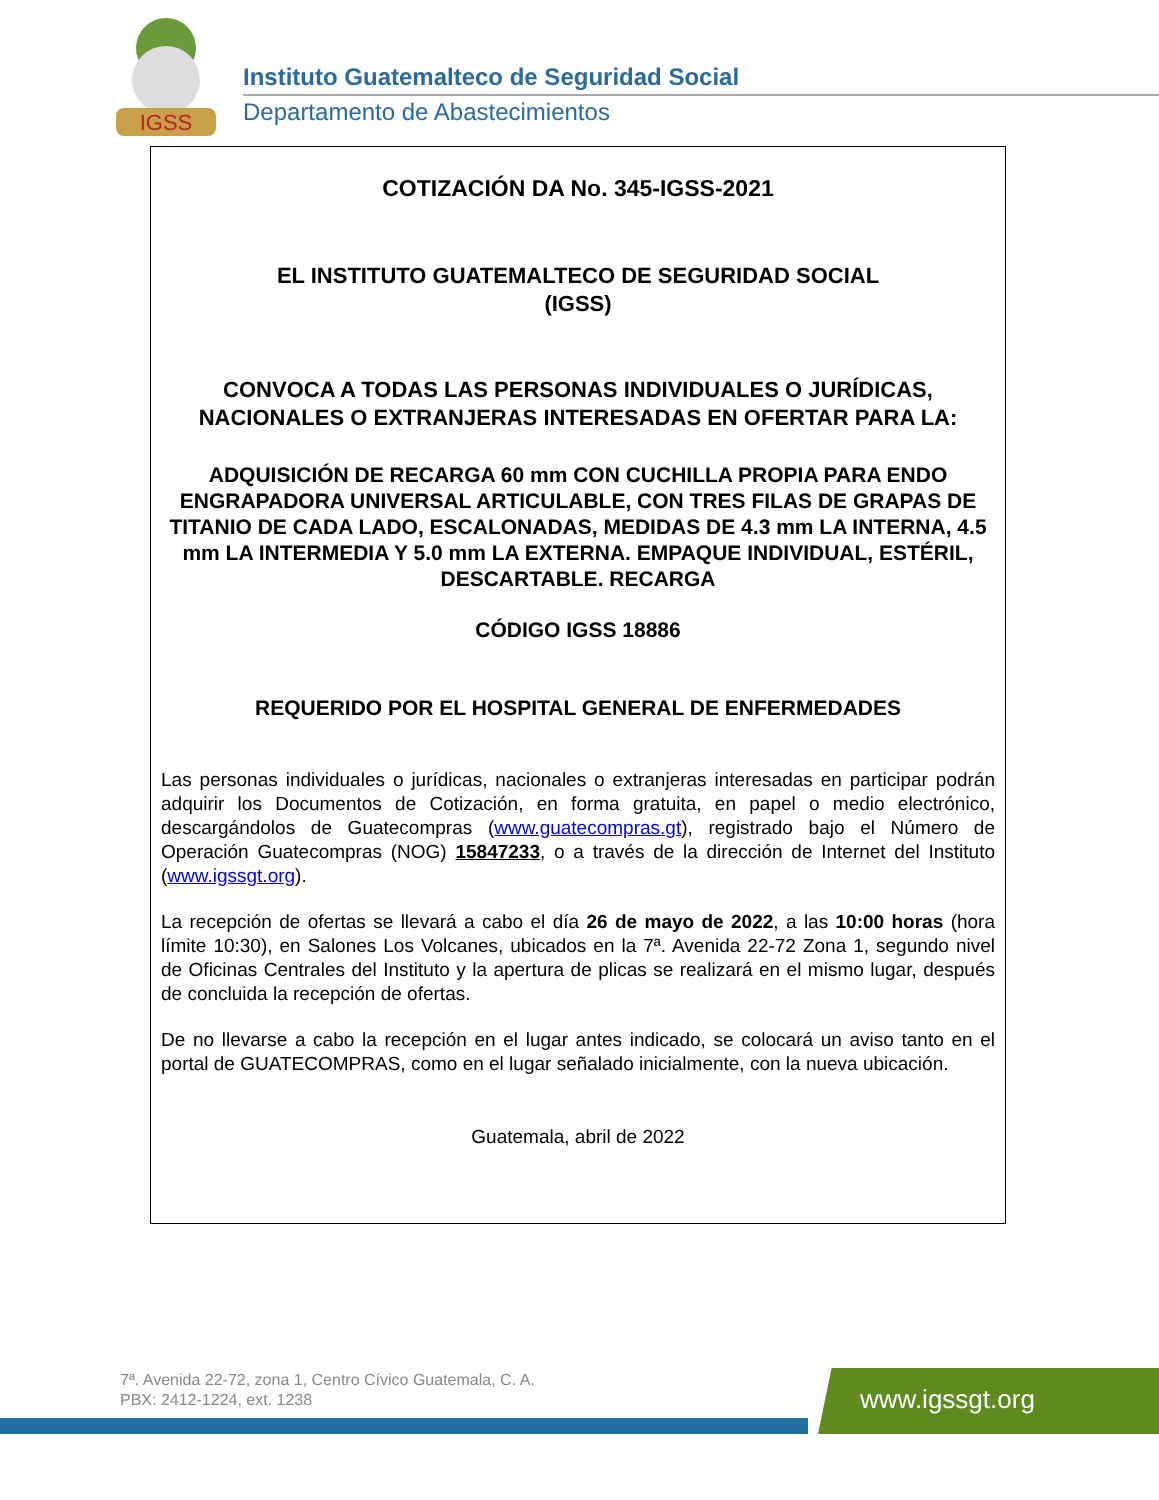IGSS
Instituto Guatemalteco de Seguridad Social
Departamento de Abastecimientos
COTIZACIÓN DA No. 345-IGSS-2021
EL INSTITUTO GUATEMALTECO DE SEGURIDAD SOCIAL
(IGSS)
CONVOCA A TODAS LAS PERSONAS INDIVIDUALES O JURÍDICAS, NACIONALES O EXTRANJERAS INTERESADAS EN OFERTAR PARA LA:
ADQUISICIÓN DE RECARGA 60 mm CON CUCHILLA PROPIA PARA ENDO ENGRAPADORA UNIVERSAL ARTICULABLE, CON TRES FILAS DE GRAPAS DE TITANIO DE CADA LADO, ESCALONADAS, MEDIDAS DE 4.3 mm LA INTERNA, 4.5 mm LA INTERMEDIA Y 5.0 mm LA EXTERNA. EMPAQUE INDIVIDUAL, ESTÉRIL, DESCARTABLE. RECARGA
CÓDIGO IGSS 18886
REQUERIDO POR EL HOSPITAL GENERAL DE ENFERMEDADES
Las personas individuales o jurídicas, nacionales o extranjeras interesadas en participar podrán adquirir los Documentos de Cotización, en forma gratuita, en papel o medio electrónico, descargándolos de Guatecompras (www.guatecompras.gt), registrado bajo el Número de Operación Guatecompras (NOG) 15847233, o a través de la dirección de Internet del Instituto (www.igssgt.org).
La recepción de ofertas se llevará a cabo el día 26 de mayo de 2022, a las 10:00 horas (hora límite 10:30), en Salones Los Volcanes, ubicados en la 7ª. Avenida 22-72 Zona 1, segundo nivel de Oficinas Centrales del Instituto y la apertura de plicas se realizará en el mismo lugar, después de concluida la recepción de ofertas.
De no llevarse a cabo la recepción en el lugar antes indicado, se colocará un aviso tanto en el portal de GUATECOMPRAS, como en el lugar señalado inicialmente, con la nueva ubicación.
Guatemala, abril de 2022
7ª. Avenida 22-72, zona 1, Centro Cívico Guatemala, C. A.
PBX: 2412-1224, ext. 1238
www.igssgt.org